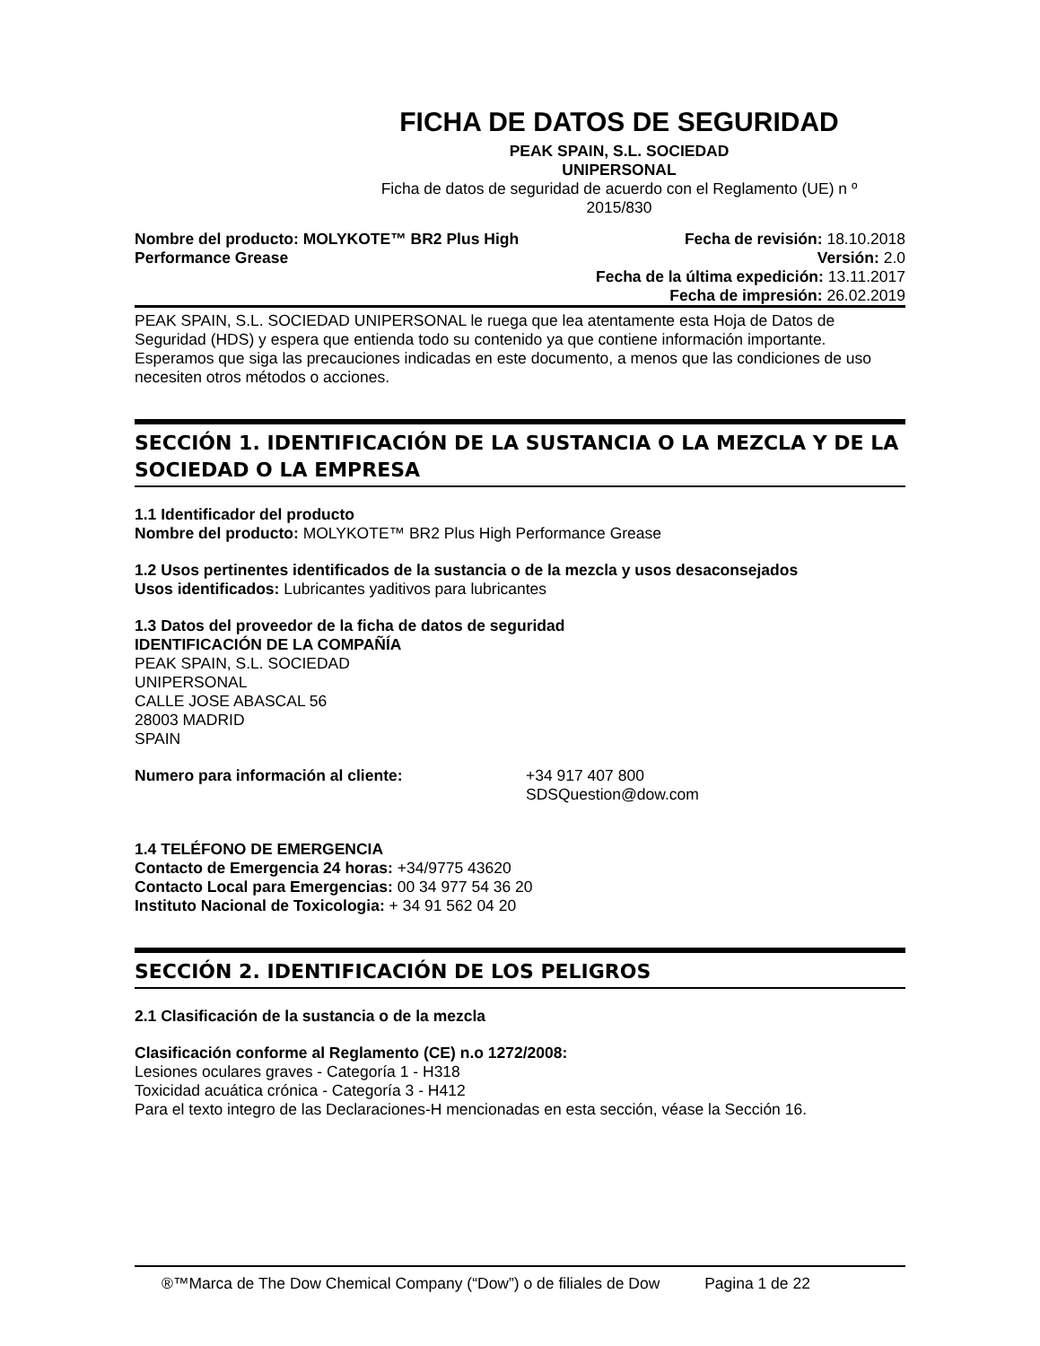FICHA DE DATOS DE SEGURIDAD
PEAK SPAIN, S.L. SOCIEDAD
UNIPERSONAL
Ficha de datos de seguridad de acuerdo con el Reglamento (UE) n º 2015/830
Nombre del producto: MOLYKOTE™ BR2 Plus High
Performance Grease
Fecha de revisión: 18.10.2018
Versión: 2.0
Fecha de la última expedición: 13.11.2017
Fecha de impresión: 26.02.2019
PEAK SPAIN, S.L. SOCIEDAD UNIPERSONAL le ruega que lea atentamente esta Hoja de Datos de Seguridad (HDS) y espera que entienda todo su contenido ya que contiene información importante. Esperamos que siga las precauciones indicadas en este documento, a menos que las condiciones de uso necesiten otros métodos o acciones.
SECCIÓN 1. IDENTIFICACIÓN DE LA SUSTANCIA O LA MEZCLA Y DE LA SOCIEDAD O LA EMPRESA
1.1 Identificador del producto
Nombre del producto: MOLYKOTE™ BR2 Plus High Performance Grease
1.2 Usos pertinentes identificados de la sustancia o de la mezcla y usos desaconsejados
Usos identificados: Lubricantes yaditivos para lubricantes
1.3 Datos del proveedor de la ficha de datos de seguridad
IDENTIFICACIÓN DE LA COMPAÑÍA
PEAK SPAIN, S.L. SOCIEDAD
UNIPERSONAL
CALLE JOSE ABASCAL 56
28003 MADRID
SPAIN
Numero para información al cliente: +34 917 407 800
SDSQuestion@dow.com
1.4 TELÉFONO DE EMERGENCIA
Contacto de Emergencia 24 horas: +34/9775 43620
Contacto Local para Emergencias: 00 34 977 54 36 20
Instituto Nacional de Toxicologia: + 34 91 562 04 20
SECCIÓN 2. IDENTIFICACIÓN DE LOS PELIGROS
2.1 Clasificación de la sustancia o de la mezcla
Clasificación conforme al Reglamento (CE) n.o 1272/2008:
Lesiones oculares graves - Categoría 1 - H318
Toxicidad acuática crónica - Categoría 3 - H412
Para el texto integro de las Declaraciones-H mencionadas en esta sección, véase la Sección 16.
®™Marca de The Dow Chemical Company (“Dow”) o de filiales de Dow Pagina 1 de 22